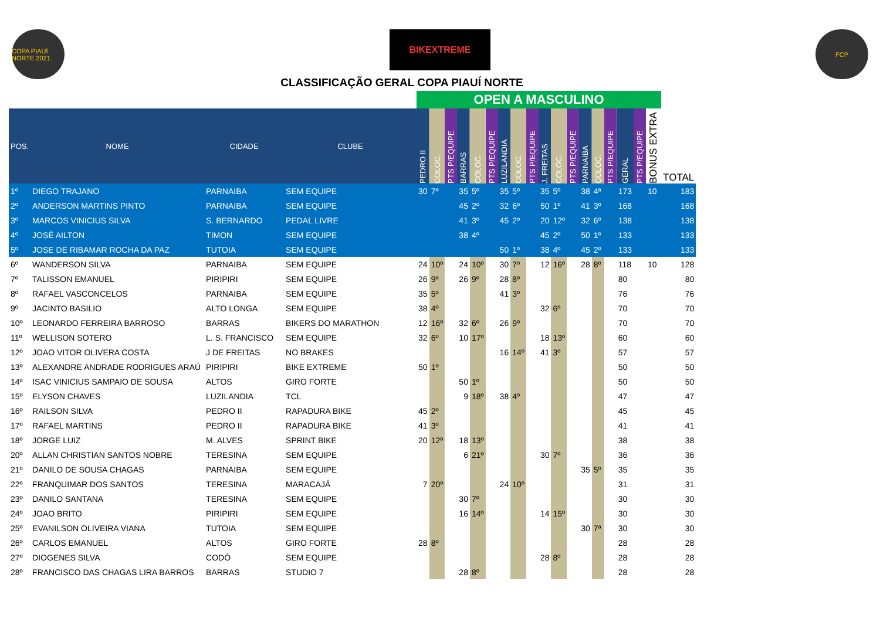COPA PIAUÍ NORTE 2021
BIKEXTREME
CLASSIFICAÇÃO GERAL COPA PIAUÍ NORTE
FCP
| | | | | OPEN A MASCULINO | | | | | | | | | | | | | | | | | | |
| POS. | NOME | CIDADE | CLUBE | PEDRO II | COLOC. | PTS P/EQUIPE | BARRAS | COLOC. | PTS P/EQUIPE | LUZILANDIA | COLOC. | PTS P/EQUIPE | J. FREITAS | COLOC. | PTS P/EQUIPE | PARNAIBA | COLOC. | PTS P/EQUIPE | GERAL | PTS P/EQUIPE | BONUS EXTRA | TOTAL |
| 1º | DIEGO TRAJANO | PARNAIBA | SEM EQUIPE | 30 | 7º | | 35 | 5º | | 35 | 5º | | 35 | 5º | | 38 | 4ª | | 173 | | 10 | 183 |
| 2º | ANDERSON MARTINS PINTO | PARNAIBA | SEM EQUIPE | | | | 45 | 2º | | 32 | 6º | | 50 | 1º | | 41 | 3º | | 168 | | | 168 |
| 3º | MARCOS VINICIUS SILVA | S. BERNARDO | PEDAL LIVRE | | | | 41 | 3º | | 45 | 2º | | 20 | 12º | | 32 | 6º | | 138 | | | 138 |
| 4º | JOSÉ AILTON | TIMON | SEM EQUIPE | | | | 38 | 4º | | | | | 45 | 2º | | 50 | 1º | | 133 | | | 133 |
| 5º | JOSE DE RIBAMAR ROCHA DA PAZ | TUTOIA | SEM EQUIPE | | | | | | | 50 | 1º | | 38 | 4º | | 45 | 2º | | 133 | | | 133 |
| 6º | WANDERSON SILVA | PARNAIBA | SEM EQUIPE | 24 | 10º | | 24 | 10º | | 30 | 7º | | 12 | 16º | | 28 | 8º | | 118 | | 10 | 128 |
| 7º | TALISSON EMANUEL | PIRIPIRI | SEM EQUIPE | 26 | 9º | | 26 | 9º | | 28 | 8º | | | | | | | | 80 | | | 80 |
| 8º | RAFAEL VASCONCELOS | PARNAIBA | SEM EQUIPE | 35 | 5º | | | | | 41 | 3º | | | | | | | | 76 | | | 76 |
| 9º | JACINTO BASILIO | ALTO LONGA | SEM EQUIPE | 38 | 4º | | | | | | | | 32 | 6º | | | | | 70 | | | 70 |
| 10º | LEONARDO FERREIRA BARROSO | BARRAS | BIKERS DO MARATHON | 12 | 16º | | 32 | 6º | | 26 | 9º | | | | | | | | 70 | | | 70 |
| 11º | WELLISON SOTERO | L. S. FRANCISCO | SEM EQUIPE | 32 | 6º | | 10 | 17º | | | | | 18 | 13º | | | | | 60 | | | 60 |
| 12º | JOAO VITOR OLIVERA COSTA | J DE FREITAS | NO BRAKES | | | | | | | 16 | 14º | | 41 | 3º | | | | | 57 | | | 57 |
| 13º | ALEXANDRE ANDRADE RODRIGUES ARAÚ | PIRIPIRI | BIKE EXTREME | 50 | 1º | | | | | | | | | | | | | | 50 | | | 50 |
| 14º | ISAC VINICIUS SAMPAIO DE SOUSA | ALTOS | GIRO FORTE | | | | 50 | 1º | | | | | | | | | | | 50 | | | 50 |
| 15º | ELYSON CHAVES | LUZILANDIA | TCL | | | | 9 | 18º | | 38 | 4º | | | | | | | | 47 | | | 47 |
| 16º | RAILSON SILVA | PEDRO II | RAPADURA BIKE | 45 | 2º | | | | | | | | | | | | | | 45 | | | 45 |
| 17º | RAFAEL MARTINS | PEDRO II | RAPADURA BIKE | 41 | 3º | | | | | | | | | | | | | | 41 | | | 41 |
| 18º | JORGE LUIZ | M. ALVES | SPRINT BIKE | 20 | 12º | | 18 | 13º | | | | | | | | | | | 38 | | | 38 |
| 20º | ALLAN CHRISTIAN SANTOS NOBRE | TERESINA | SEM EQUIPE | | | | 6 | 21º | | | | | 30 | 7º | | | | | 36 | | | 36 |
| 21º | DANILO DE SOUSA CHAGAS | PARNAIBA | SEM EQUIPE | | | | | | | | | | | | | 35 | 5º | | 35 | | | 35 |
| 22º | FRANQUIMAR DOS SANTOS | TERESINA | MARACAJÁ | 7 | 20º | | | | | 24 | 10º | | | | | | | | 31 | | | 31 |
| 23º | DANILO SANTANA | TERESINA | SEM EQUIPE | | | | 30 | 7º | | | | | | | | | | | 30 | | | 30 |
| 24º | JOAO BRITO | PIRIPIRI | SEM EQUIPE | | | | 16 | 14º | | | | | 14 | 15º | | | | | 30 | | | 30 |
| 25º | EVANILSON OLIVEIRA VIANA | TUTOIA | SEM EQUIPE | | | | | | | | | | | | | 30 | 7ª | | 30 | | | 30 |
| 26º | CARLOS EMANUEL | ALTOS | GIRO FORTE | 28 | 8º | | | | | | | | | | | | | | 28 | | | 28 |
| 27º | DIOGENES SILVA | CODÓ | SEM EQUIPE | | | | | | | | | | 28 | 8º | | | | | 28 | | | 28 |
| 28º | FRANCISCO DAS CHAGAS LIRA BARROS | BARRAS | STUDIO 7 | | | | 28 | 8º | | | | | | | | | | | 28 | | | 28 |